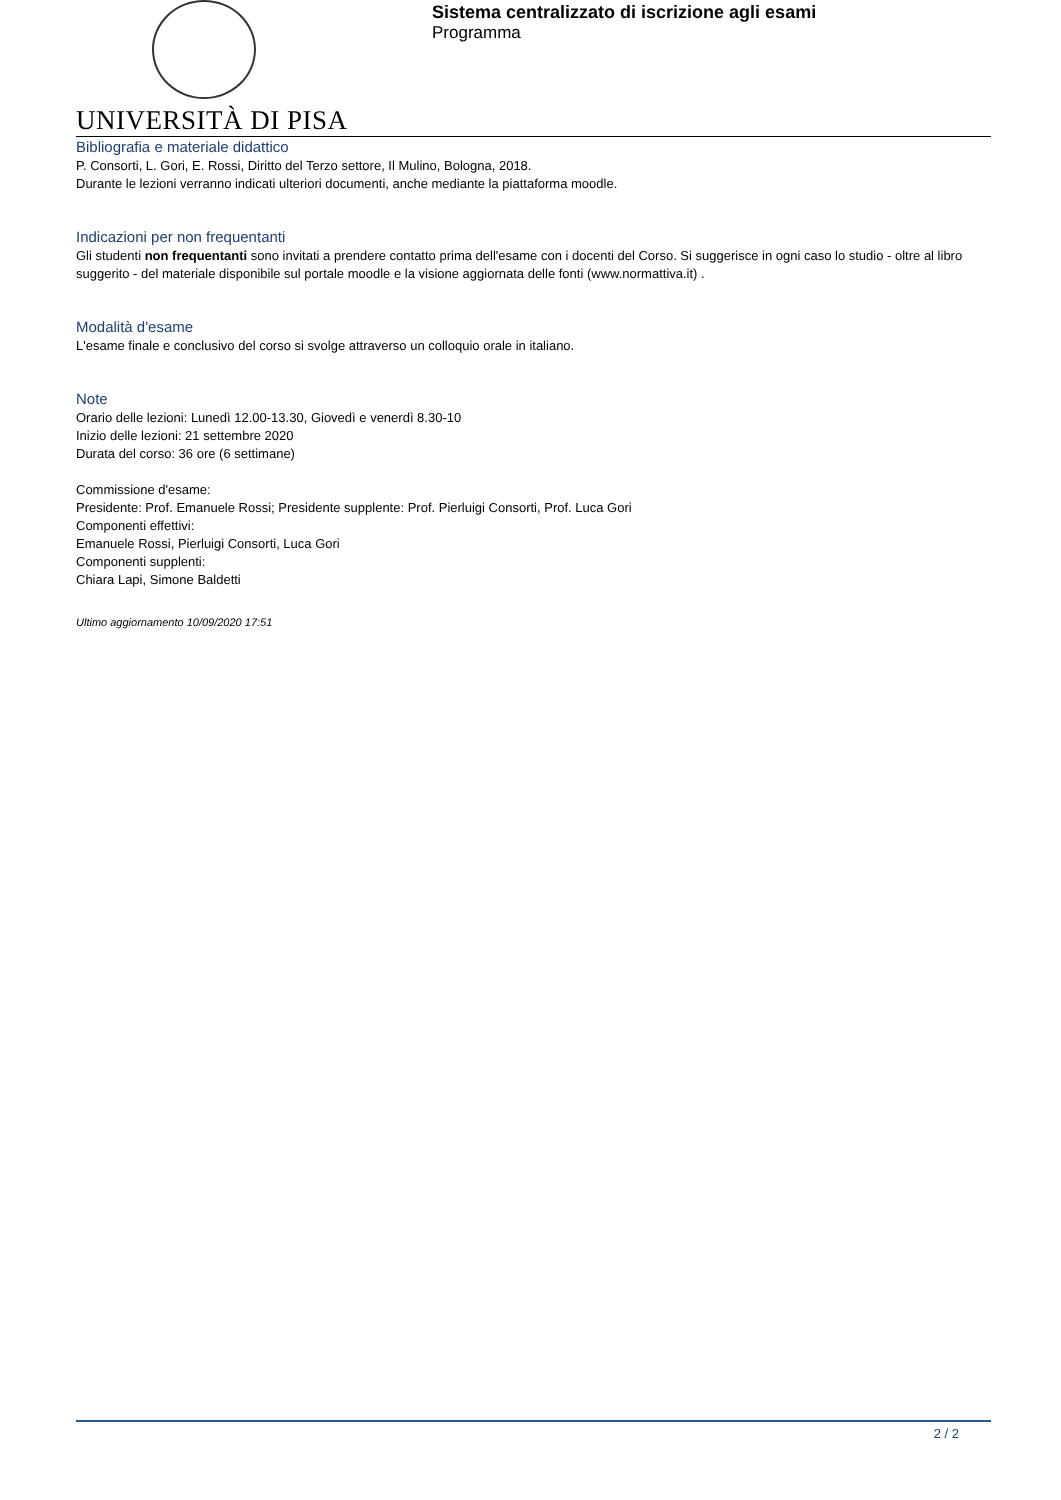UNIVERSITÀ DI PISA
Sistema centralizzato di iscrizione agli esami
Programma
Bibliografia e materiale didattico
P. Consorti, L. Gori, E. Rossi, Diritto del Terzo settore, Il Mulino, Bologna, 2018.
Durante le lezioni verranno indicati ulteriori documenti, anche mediante la piattaforma moodle.
Indicazioni per non frequentanti
Gli studenti non frequentanti sono invitati a prendere contatto prima dell'esame con i docenti del Corso. Si suggerisce in ogni caso lo studio - oltre al libro suggerito - del materiale disponibile sul portale moodle e la visione aggiornata delle fonti (www.normattiva.it) .
Modalità d'esame
L'esame finale e conclusivo del corso si svolge attraverso un colloquio orale in italiano.
Note
Orario delle lezioni: Lunedì 12.00-13.30, Giovedì e venerdì 8.30-10
Inizio delle lezioni: 21 settembre 2020
Durata del corso: 36 ore (6 settimane)
Commissione d'esame:
Presidente: Prof. Emanuele Rossi; Presidente supplente: Prof. Pierluigi Consorti, Prof. Luca Gori
Componenti effettivi:
Emanuele Rossi, Pierluigi Consorti, Luca Gori
Componenti supplenti:
Chiara Lapi, Simone Baldetti
Ultimo aggiornamento 10/09/2020 17:51
2 / 2